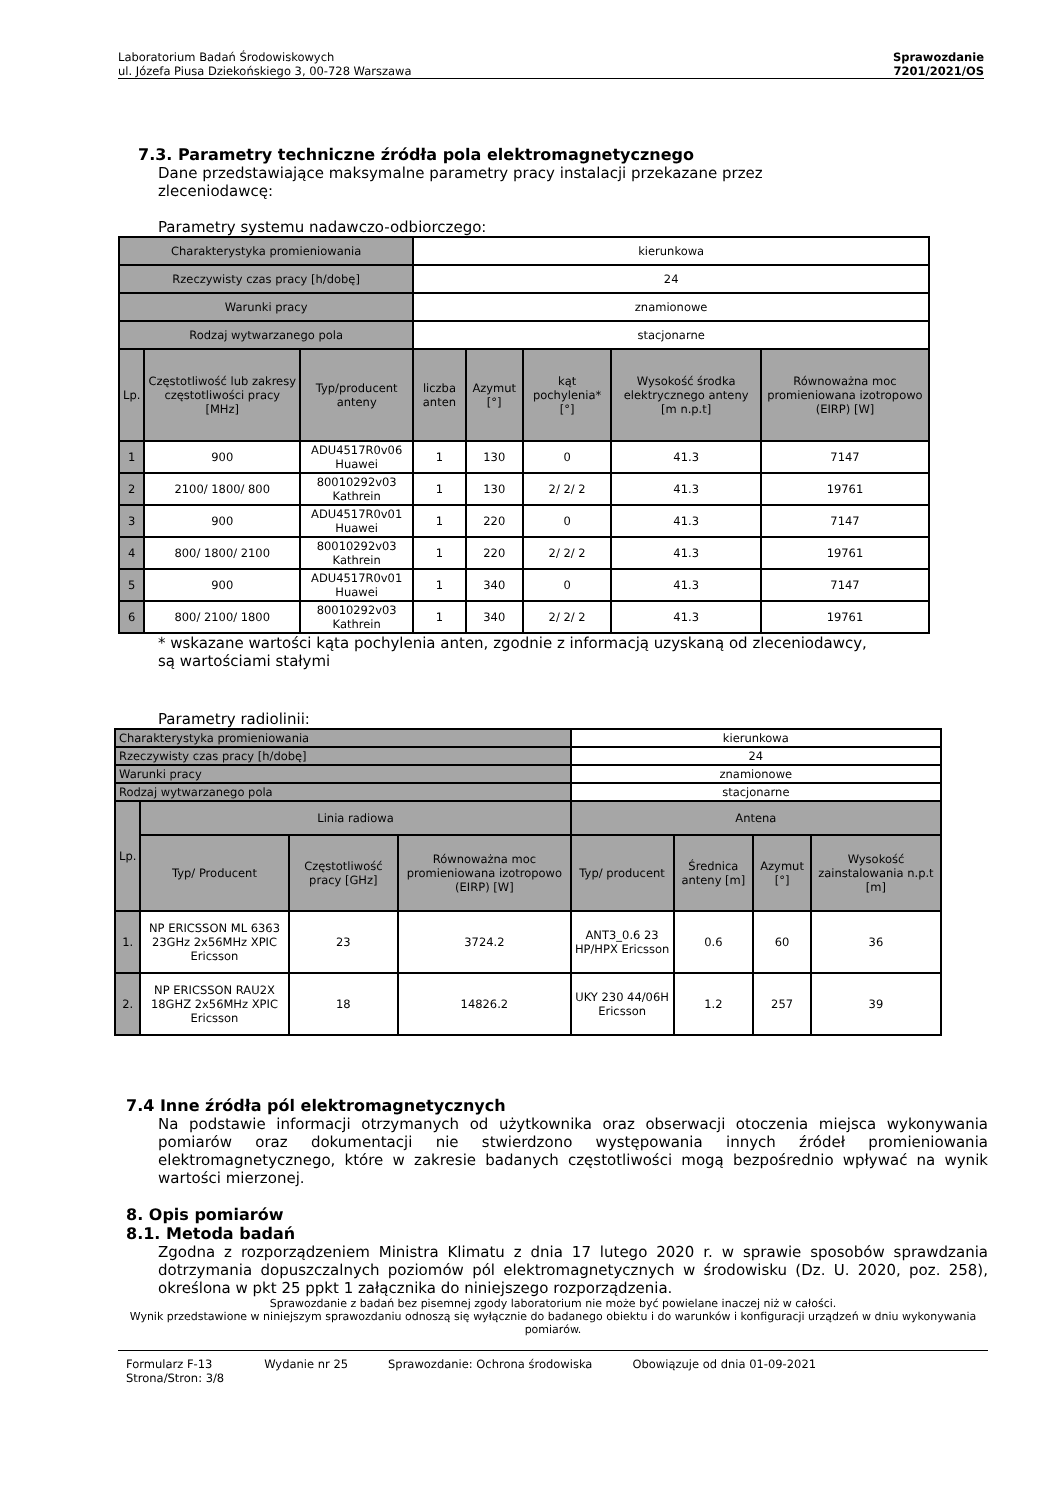Laboratorium Badań Środowiskowych
ul. Józefa Piusa Dziekońskiego 3, 00-728 Warszawa
Sprawozdanie
7201/2021/OS
7.3. Parametry techniczne źródła pola elektromagnetycznego
Dane przedstawiające maksymalne parametry pracy instalacji przekazane przez
zleceniodawcę:
Parametry systemu nadawczo-odbiorczego:
| Charakterystyka promieniowania | | | kierunkowa | | | | |
| Rzeczywisty czas pracy [h/dobę] | | | 24 | | | | |
| Warunki pracy | | | znamionowe | | | | |
| Rodzaj wytwarzanego pola | | | stacjonarne | | | | |
| Lp. | Częstotliwość lub zakresy częstotliwości pracy [MHz] | Typ/producent anteny | liczba anten | Azymut [°] | kąt pochylenia* [°] | Wysokość środka elektrycznego anteny [m n.p.t] | Równoważna moc promieniowana izotropowo (EIRP) [W] |
| 1 | 900 | ADU4517R0v06 Huawei | 1 | 130 | 0 | 41.3 | 7147 |
| 2 | 2100/ 1800/ 800 | 80010292v03 Kathrein | 1 | 130 | 2/ 2/ 2 | 41.3 | 19761 |
| 3 | 900 | ADU4517R0v01 Huawei | 1 | 220 | 0 | 41.3 | 7147 |
| 4 | 800/ 1800/ 2100 | 80010292v03 Kathrein | 1 | 220 | 2/ 2/ 2 | 41.3 | 19761 |
| 5 | 900 | ADU4517R0v01 Huawei | 1 | 340 | 0 | 41.3 | 7147 |
| 6 | 800/ 2100/ 1800 | 80010292v03 Kathrein | 1 | 340 | 2/ 2/ 2 | 41.3 | 19761 |
* wskazane wartości kąta pochylenia anten, zgodnie z informacją uzyskaną od zleceniodawcy,
są wartościami stałymi
Parametry radiolinii:
| Charakterystyka promieniowania | | | | kierunkowa | | | |
| Rzeczywisty czas pracy [h/dobę] | | | | 24 | | | |
| Warunki pracy | | | | znamionowe | | | |
| Rodzaj wytwarzanego pola | | | | stacjonarne | | | |
| Lp. | Linia radiowa | | | Antena | | | |
| | Typ/ Producent | Częstotliwość pracy [GHz] | Równoważna moc promieniowana izotropowo (EIRP) [W] | Typ/ producent | Średnica anteny [m] | Azymut [°] | Wysokość zainstalowania n.p.t [m] |
| 1. | NP ERICSSON ML 6363 23GHz 2x56MHz XPIC Ericsson | 23 | 3724.2 | ANT3_0.6 23 HP/HPX Ericsson | 0.6 | 60 | 36 |
| 2. | NP ERICSSON RAU2X 18GHZ 2x56MHz XPIC Ericsson | 18 | 14826.2 | UKY 230 44/06H Ericsson | 1.2 | 257 | 39 |
7.4 Inne źródła pól elektromagnetycznych
Na podstawie informacji otrzymanych od użytkownika oraz obserwacji otoczenia miejsca wykonywania pomiarów oraz dokumentacji nie stwierdzono występowania innych źródeł promieniowania elektromagnetycznego, które w zakresie badanych częstotliwości mogą bezpośrednio wpływać na wynik wartości mierzonej.
8. Opis pomiarów
8.1. Metoda badań
Zgodna z rozporządzeniem Ministra Klimatu z dnia 17 lutego 2020 r. w sprawie sposobów sprawdzania dotrzymania dopuszczalnych poziomów pól elektromagnetycznych w środowisku (Dz. U. 2020, poz. 258), określona w pkt 25 ppkt 1 załącznika do niniejszego rozporządzenia.
Sprawozdanie z badań bez pisemnej zgody laboratorium nie może być powielane inaczej niż w całości.
Wynik przedstawione w niniejszym sprawozdaniu odnoszą się wyłącznie do badanego obiektu i do warunków i konfiguracji urządzeń w dniu wykonywania pomiarów.
Formularz F-13
Strona/Stron: 3/8 Wydanie nr 25 Sprawozdanie: Ochrona środowiska Obowiązuje od dnia 01-09-2021